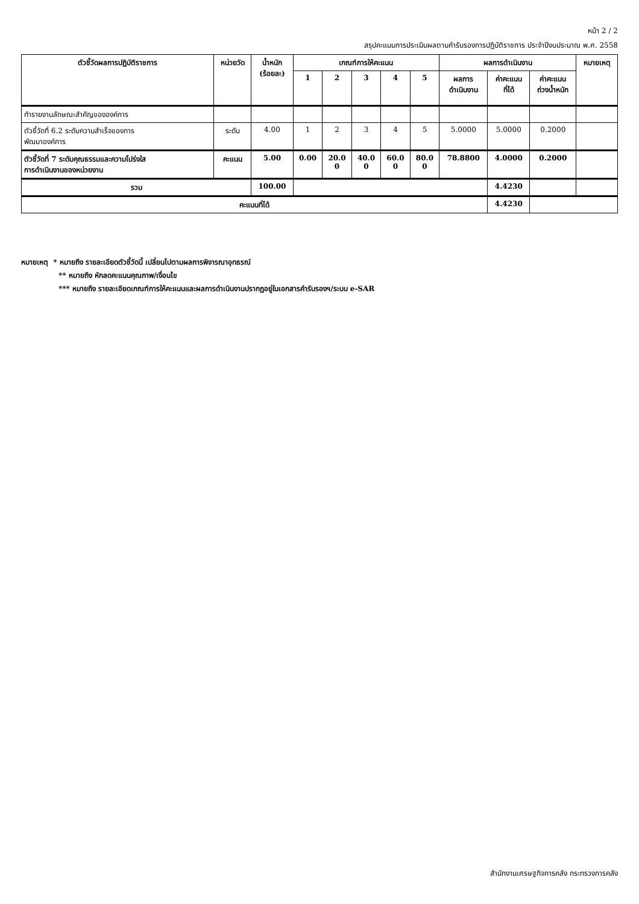หน้า 2 / 2
สรุปคะแนนการประเมินผลตามคำรับรองการปฏิบัติราชการ ประจำปีงบประมาณ พ.ศ. 2558
| ตัวชี้วัดผลการปฏิบัติราชการ | หน่วยวัด | น้ำหนัก (ร้อยละ) | เกณฑ์การให้คะแนน | | | | | ผลการดำเนินงาน | | | หมายเหตุ |
| --- | --- | --- | --- | --- | --- | --- | --- | --- | --- | --- | --- |
| | | | 1 | 2 | 3 | 4 | 5 | ผลการ ดำเนินงาน | ค่าคะแนน ที่ได้ | ค่าคะแนน ถ่วงน้ำหนัก | |
| ทำรายงานลักษณะสำคัญขององค์การ | | | | | | | | | | | |
| ตัวชี้วัดที่ 6.2 ระดับความสำเร็จของการ พัฒนาองค์การ | ระดับ | 4.00 | 1 | 2 | 3 | 4 | 5 | 5.0000 | 5.0000 | 0.2000 | |
| ตัวชี้วัดที่ 7 ระดับคุณธรรมและความโปร่งใส การดำเนินงานของหน่วยงาน | คะแนน | 5.00 | 0.00 | 20.0 0 | 40.0 0 | 60.0 0 | 80.0 0 | 78.8800 | 4.0000 | 0.2000 | |
| รวม | | 100.00 | | | | | | | 4.4230 | | |
| คะแนนที่ได้ | | | | | | | | | 4.4230 | | |
หมายเหตุ * หมายถึง รายละเอียดตัวชี้วัดนี้ เปลี่ยนไปตามผลการพิจารณาอุทธรณ์
** หมายถึง หักลดคะแนนคุณภาพ/เงื่อนไข
*** หมายถึง รายละเอียดเกณฑ์การให้คะแนนและผลการดำเนินงานปรากฏอยู่ในเอกสารคำรับรองฯ/ระบบ e-SAR
สำนักงานเศรษฐกิจการคลัง กระทรวงการคลัง